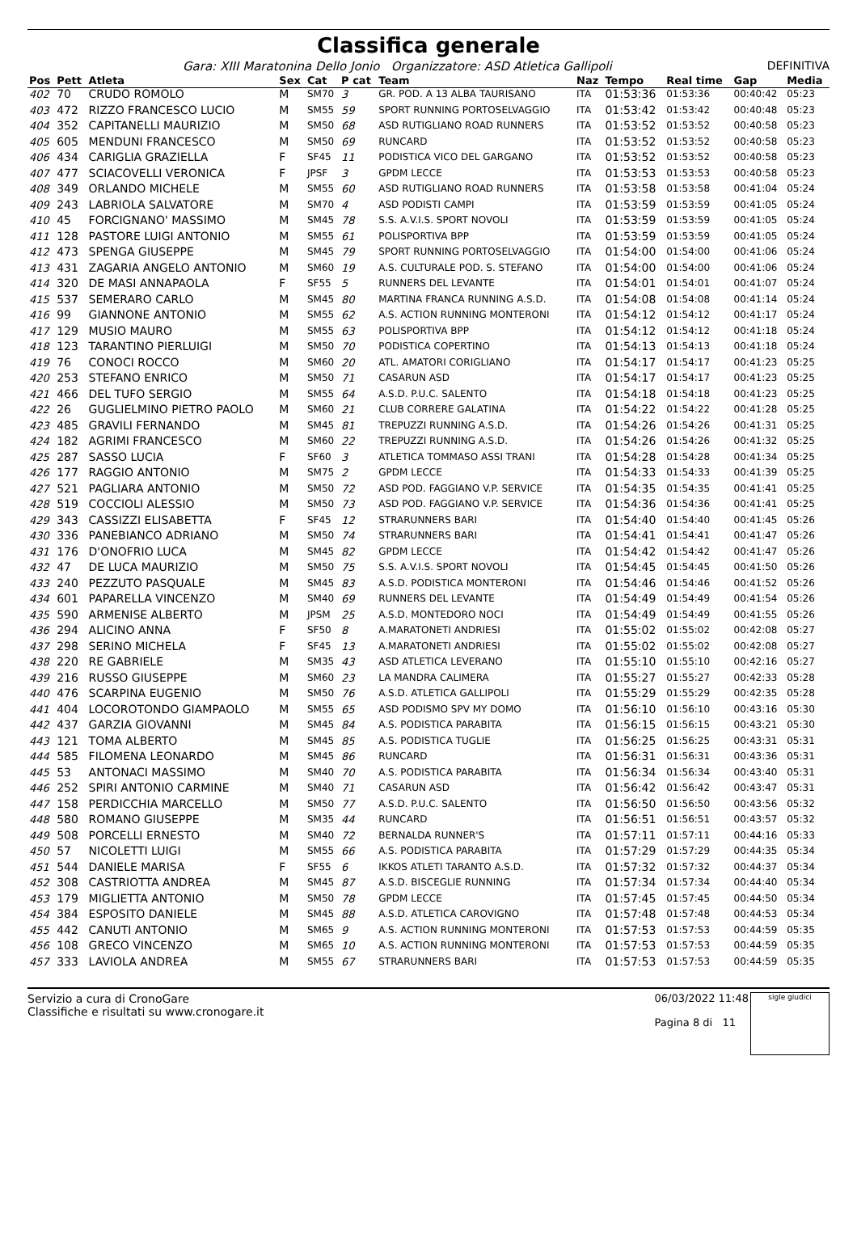Classifica generale
Gara: XIII Maratonina Dello Jonio Organizzatore: ASD Atletica Gallipoli DEFINITIVA
| Pos | Pett | Atleta | Sex | Cat | P cat | Team | Naz | Tempo | Real time | Gap | Media |
| --- | --- | --- | --- | --- | --- | --- | --- | --- | --- | --- | --- |
| 402 | 70 | CRUDO ROMOLO | M | SM70 | 3 | GR. POD. A 13 ALBA TAURISANO | ITA | 01:53:36 | 01:53:36 | 00:40:42 | 05:23 |
| 403 | 472 | RIZZO FRANCESCO LUCIO | M | SM55 | 59 | SPORT RUNNING PORTOSELVAGGIO | ITA | 01:53:42 | 01:53:42 | 00:40:48 | 05:23 |
| 404 | 352 | CAPITANELLI MAURIZIO | M | SM50 | 68 | ASD RUTIGLIANO ROAD RUNNERS | ITA | 01:53:52 | 01:53:52 | 00:40:58 | 05:23 |
| 405 | 605 | MENDUNI FRANCESCO | M | SM50 | 69 | RUNCARD | ITA | 01:53:52 | 01:53:52 | 00:40:58 | 05:23 |
| 406 | 434 | CARIGLIA GRAZIELLA | F | SF45 | 11 | PODISTICA VICO DEL GARGANO | ITA | 01:53:52 | 01:53:52 | 00:40:58 | 05:23 |
| 407 | 477 | SCIACOVELLI VERONICA | F | JPSF | 3 | GPDM LECCE | ITA | 01:53:53 | 01:53:53 | 00:40:58 | 05:23 |
| 408 | 349 | ORLANDO MICHELE | M | SM55 | 60 | ASD RUTIGLIANO ROAD RUNNERS | ITA | 01:53:58 | 01:53:58 | 00:41:04 | 05:24 |
| 409 | 243 | LABRIOLA SALVATORE | M | SM70 | 4 | ASD PODISTI CAMPI | ITA | 01:53:59 | 01:53:59 | 00:41:05 | 05:24 |
| 410 | 45 | FORCIGNANO' MASSIMO | M | SM45 | 78 | S.S. A.V.I.S. SPORT NOVOLI | ITA | 01:53:59 | 01:53:59 | 00:41:05 | 05:24 |
| 411 | 128 | PASTORE LUIGI ANTONIO | M | SM55 | 61 | POLISPORTIVA BPP | ITA | 01:53:59 | 01:53:59 | 00:41:05 | 05:24 |
| 412 | 473 | SPENGA GIUSEPPE | M | SM45 | 79 | SPORT RUNNING PORTOSELVAGGIO | ITA | 01:54:00 | 01:54:00 | 00:41:06 | 05:24 |
| 413 | 431 | ZAGARIA ANGELO ANTONIO | M | SM60 | 19 | A.S. CULTURALE POD. S. STEFANO | ITA | 01:54:00 | 01:54:00 | 00:41:06 | 05:24 |
| 414 | 320 | DE MASI ANNAPAOLA | F | SF55 | 5 | RUNNERS DEL LEVANTE | ITA | 01:54:01 | 01:54:01 | 00:41:07 | 05:24 |
| 415 | 537 | SEMERARO CARLO | M | SM45 | 80 | MARTINA FRANCA RUNNING A.S.D. | ITA | 01:54:08 | 01:54:08 | 00:41:14 | 05:24 |
| 416 | 99 | GIANNONE ANTONIO | M | SM55 | 62 | A.S. ACTION RUNNING MONTERONI | ITA | 01:54:12 | 01:54:12 | 00:41:17 | 05:24 |
| 417 | 129 | MUSIO MAURO | M | SM55 | 63 | POLISPORTIVA BPP | ITA | 01:54:12 | 01:54:12 | 00:41:18 | 05:24 |
| 418 | 123 | TARANTINO PIERLUIGI | M | SM50 | 70 | PODISTICA COPERTINO | ITA | 01:54:13 | 01:54:13 | 00:41:18 | 05:24 |
| 419 | 76 | CONOCI ROCCO | M | SM60 | 20 | ATL. AMATORI CORIGLIANO | ITA | 01:54:17 | 01:54:17 | 00:41:23 | 05:25 |
| 420 | 253 | STEFANO ENRICO | M | SM50 | 71 | CASARUN ASD | ITA | 01:54:17 | 01:54:17 | 00:41:23 | 05:25 |
| 421 | 466 | DEL TUFO SERGIO | M | SM55 | 64 | A.S.D. P.U.C. SALENTO | ITA | 01:54:18 | 01:54:18 | 00:41:23 | 05:25 |
| 422 | 26 | GUGLIELMINO PIETRO PAOLO | M | SM60 | 21 | CLUB CORRERE GALATINA | ITA | 01:54:22 | 01:54:22 | 00:41:28 | 05:25 |
| 423 | 485 | GRAVILI FERNANDO | M | SM45 | 81 | TREPUZZI RUNNING A.S.D. | ITA | 01:54:26 | 01:54:26 | 00:41:31 | 05:25 |
| 424 | 182 | AGRIMI FRANCESCO | M | SM60 | 22 | TREPUZZI RUNNING A.S.D. | ITA | 01:54:26 | 01:54:26 | 00:41:32 | 05:25 |
| 425 | 287 | SASSO LUCIA | F | SF60 | 3 | ATLETICA TOMMASO ASSI TRANI | ITA | 01:54:28 | 01:54:28 | 00:41:34 | 05:25 |
| 426 | 177 | RAGGIO ANTONIO | M | SM75 | 2 | GPDM LECCE | ITA | 01:54:33 | 01:54:33 | 00:41:39 | 05:25 |
| 427 | 521 | PAGLIARA ANTONIO | M | SM50 | 72 | ASD POD. FAGGIANO V.P. SERVICE | ITA | 01:54:35 | 01:54:35 | 00:41:41 | 05:25 |
| 428 | 519 | COCCIOLI ALESSIO | M | SM50 | 73 | ASD POD. FAGGIANO V.P. SERVICE | ITA | 01:54:36 | 01:54:36 | 00:41:41 | 05:25 |
| 429 | 343 | CASSIZZI ELISABETTA | F | SF45 | 12 | STRARUNNERS BARI | ITA | 01:54:40 | 01:54:40 | 00:41:45 | 05:26 |
| 430 | 336 | PANEBIANCO ADRIANO | M | SM50 | 74 | STRARUNNERS BARI | ITA | 01:54:41 | 01:54:41 | 00:41:47 | 05:26 |
| 431 | 176 | D'ONOFRIO LUCA | M | SM45 | 82 | GPDM LECCE | ITA | 01:54:42 | 01:54:42 | 00:41:47 | 05:26 |
| 432 | 47 | DE LUCA MAURIZIO | M | SM50 | 75 | S.S. A.V.I.S. SPORT NOVOLI | ITA | 01:54:45 | 01:54:45 | 00:41:50 | 05:26 |
| 433 | 240 | PEZZUTO PASQUALE | M | SM45 | 83 | A.S.D. PODISTICA MONTERONI | ITA | 01:54:46 | 01:54:46 | 00:41:52 | 05:26 |
| 434 | 601 | PAPARELLA VINCENZO | M | SM40 | 69 | RUNNERS DEL LEVANTE | ITA | 01:54:49 | 01:54:49 | 00:41:54 | 05:26 |
| 435 | 590 | ARMENISE ALBERTO | M | JPSM | 25 | A.S.D. MONTEDORO NOCI | ITA | 01:54:49 | 01:54:49 | 00:41:55 | 05:26 |
| 436 | 294 | ALICINO ANNA | F | SF50 | 8 | A.MARATONETI ANDRIESI | ITA | 01:55:02 | 01:55:02 | 00:42:08 | 05:27 |
| 437 | 298 | SERINO MICHELA | F | SF45 | 13 | A.MARATONETI ANDRIESI | ITA | 01:55:02 | 01:55:02 | 00:42:08 | 05:27 |
| 438 | 220 | RE GABRIELE | M | SM35 | 43 | ASD ATLETICA LEVERANO | ITA | 01:55:10 | 01:55:10 | 00:42:16 | 05:27 |
| 439 | 216 | RUSSO GIUSEPPE | M | SM60 | 23 | LA MANDRA CALIMERA | ITA | 01:55:27 | 01:55:27 | 00:42:33 | 05:28 |
| 440 | 476 | SCARPINA EUGENIO | M | SM50 | 76 | A.S.D. ATLETICA GALLIPOLI | ITA | 01:55:29 | 01:55:29 | 00:42:35 | 05:28 |
| 441 | 404 | LOCOROTONDO GIAMPAOLO | M | SM55 | 65 | ASD PODISMO SPV MY DOMO | ITA | 01:56:10 | 01:56:10 | 00:43:16 | 05:30 |
| 442 | 437 | GARZIA GIOVANNI | M | SM45 | 84 | A.S. PODISTICA PARABITA | ITA | 01:56:15 | 01:56:15 | 00:43:21 | 05:30 |
| 443 | 121 | TOMA ALBERTO | M | SM45 | 85 | A.S. PODISTICA TUGLIE | ITA | 01:56:25 | 01:56:25 | 00:43:31 | 05:31 |
| 444 | 585 | FILOMENA LEONARDO | M | SM45 | 86 | RUNCARD | ITA | 01:56:31 | 01:56:31 | 00:43:36 | 05:31 |
| 445 | 53 | ANTONACI MASSIMO | M | SM40 | 70 | A.S. PODISTICA PARABITA | ITA | 01:56:34 | 01:56:34 | 00:43:40 | 05:31 |
| 446 | 252 | SPIRI ANTONIO CARMINE | M | SM40 | 71 | CASARUN ASD | ITA | 01:56:42 | 01:56:42 | 00:43:47 | 05:31 |
| 447 | 158 | PERDICCHIA MARCELLO | M | SM50 | 77 | A.S.D. P.U.C. SALENTO | ITA | 01:56:50 | 01:56:50 | 00:43:56 | 05:32 |
| 448 | 580 | ROMANO GIUSEPPE | M | SM35 | 44 | RUNCARD | ITA | 01:56:51 | 01:56:51 | 00:43:57 | 05:32 |
| 449 | 508 | PORCELLI ERNESTO | M | SM40 | 72 | BERNALDA RUNNER'S | ITA | 01:57:11 | 01:57:11 | 00:44:16 | 05:33 |
| 450 | 57 | NICOLETTI LUIGI | M | SM55 | 66 | A.S. PODISTICA PARABITA | ITA | 01:57:29 | 01:57:29 | 00:44:35 | 05:34 |
| 451 | 544 | DANIELE MARISA | F | SF55 | 6 | IKKOS ATLETI TARANTO A.S.D. | ITA | 01:57:32 | 01:57:32 | 00:44:37 | 05:34 |
| 452 | 308 | CASTRIOTTA ANDREA | M | SM45 | 87 | A.S.D. BISCEGLIE RUNNING | ITA | 01:57:34 | 01:57:34 | 00:44:40 | 05:34 |
| 453 | 179 | MIGLIETTA ANTONIO | M | SM50 | 78 | GPDM LECCE | ITA | 01:57:45 | 01:57:45 | 00:44:50 | 05:34 |
| 454 | 384 | ESPOSITO DANIELE | M | SM45 | 88 | A.S.D. ATLETICA CAROVIGNO | ITA | 01:57:48 | 01:57:48 | 00:44:53 | 05:34 |
| 455 | 442 | CANUTI ANTONIO | M | SM65 | 9 | A.S. ACTION RUNNING MONTERONI | ITA | 01:57:53 | 01:57:53 | 00:44:59 | 05:35 |
| 456 | 108 | GRECO VINCENZO | M | SM65 | 10 | A.S. ACTION RUNNING MONTERONI | ITA | 01:57:53 | 01:57:53 | 00:44:59 | 05:35 |
| 457 | 333 | LAVIOLA ANDREA | M | SM55 | 67 | STRARUNNERS BARI | ITA | 01:57:53 | 01:57:53 | 00:44:59 | 05:35 |
Servizio a cura di CronoGare
Classifiche e risultati su www.cronogare.it
06/03/2022 11:48
Pagina 8 di 11
sigle giudici